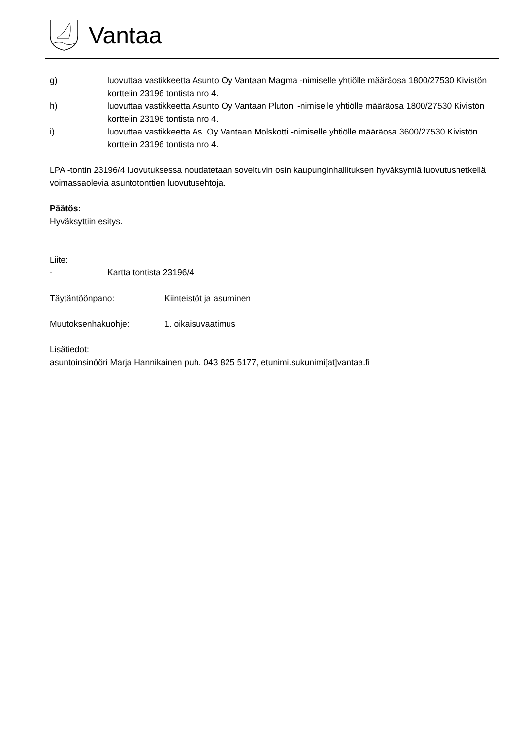Vantaa
g) luovuttaa vastikkeetta Asunto Oy Vantaan Magma -nimiselle yhtiölle määräosa 1800/27530 Kivistön korttelin 23196 tontista nro 4.
h) luovuttaa vastikkeetta Asunto Oy Vantaan Plutoni -nimiselle yhtiölle määräosa 1800/27530 Kivistön korttelin 23196 tontista nro 4.
i) luovuttaa vastikkeetta As. Oy Vantaan Molskotti -nimiselle yhtiölle määräosa 3600/27530 Kivistön korttelin 23196 tontista nro 4.
LPA -tontin 23196/4 luovutuksessa noudatetaan soveltuvin osin kaupunginhallituksen hyväksymiä luovutushetkellä voimassaolevia asuntotonttien luovutusehtoja.
Päätös:
Hyväksyttiin esitys.
Liite:
- Kartta tontista 23196/4
Täytäntöönpano: Kiinteistöt ja asuminen
Muutoksenhakuohje: 1. oikaisuvaatimus
Lisätiedot:
asuntoinsinööri Marja Hannikainen puh. 043 825 5177, etunimi.sukunimi[at]vantaa.fi